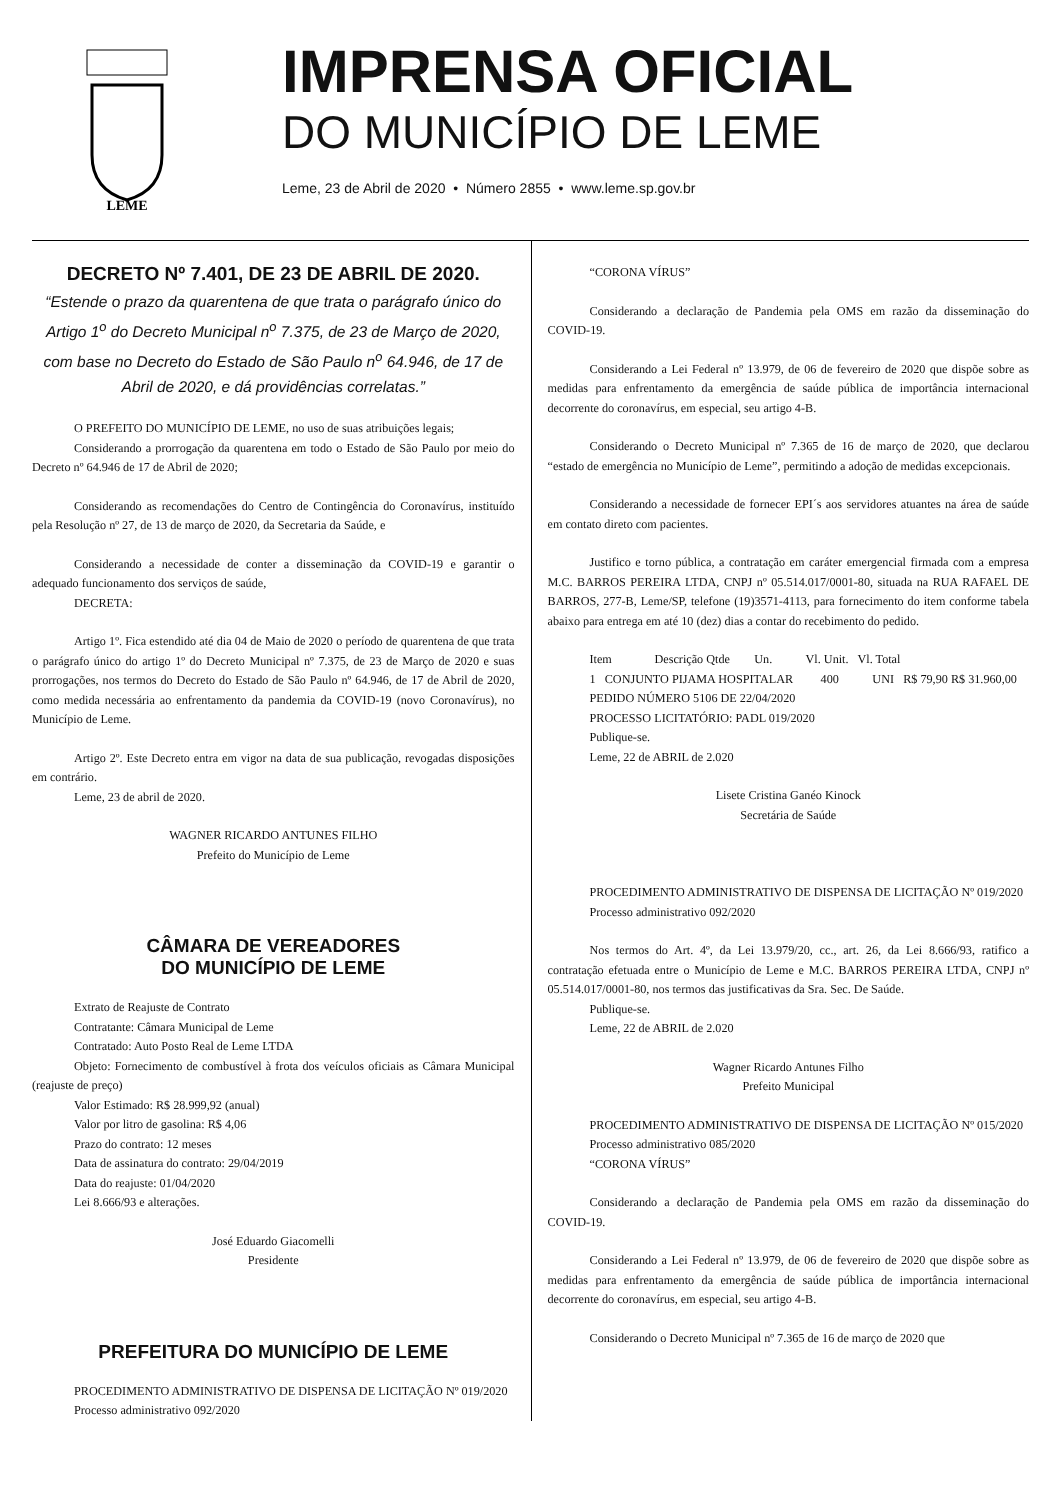LEME
IMPRENSA OFICIAL
DO MUNICÍPIO DE LEME
Leme, 23 de Abril de 2020 • Número 2855 • www.leme.sp.gov.br
DECRETO Nº 7.401, DE 23 DE ABRIL DE 2020.
“Estende o prazo da quarentena de que trata o parágrafo único do Artigo 1<sup>o</sup> do Decreto Municipal n<sup>o</sup> 7.375, de 23 de Março de 2020, com base no Decreto do Estado de São Paulo n<sup>o</sup> 64.946, de 17 de Abril de 2020, e dá providências correlatas.”
O PREFEITO DO MUNICÍPIO DE LEME, no uso de suas atribuições legais;
Considerando a prorrogação da quarentena em todo o Estado de São Paulo por meio do Decreto nº 64.946 de 17 de Abril de 2020;
Considerando as recomendações do Centro de Contingência do Coronavírus, instituído pela Resolução nº 27, de 13 de março de 2020, da Secretaria da Saúde, e
Considerando a necessidade de conter a disseminação da COVID-19 e garantir o adequado funcionamento dos serviços de saúde,
DECRETA:
Artigo 1º. Fica estendido até dia 04 de Maio de 2020 o período de quarentena de que trata o parágrafo único do artigo 1º do Decreto Municipal nº 7.375, de 23 de Março de 2020 e suas prorrogações, nos termos do Decreto do Estado de São Paulo nº 64.946, de 17 de Abril de 2020, como medida necessária ao enfrentamento da pandemia da COVID-19 (novo Coronavírus), no Município de Leme.
Artigo 2º. Este Decreto entra em vigor na data de sua publicação, revogadas disposições em contrário.
Leme, 23 de abril de 2020.
WAGNER RICARDO ANTUNES FILHO
Prefeito do Município de Leme
CÂMARA DE VEREADORES
DO MUNICÍPIO DE LEME
Extrato de Reajuste de Contrato
Contratante: Câmara Municipal de Leme
Contratado: Auto Posto Real de Leme LTDA
Objeto: Fornecimento de combustível à frota dos veículos oficiais as Câmara Municipal (reajuste de preço)
Valor Estimado: R$ 28.999,92 (anual)
Valor por litro de gasolina: R$ 4,06
Prazo do contrato: 12 meses
Data de assinatura do contrato: 29/04/2019
Data do reajuste: 01/04/2020
Lei 8.666/93 e alterações.
José Eduardo Giacomelli
Presidente
PREFEITURA DO MUNICÍPIO DE LEME
PROCEDIMENTO ADMINISTRATIVO DE DISPENSA DE LICITAÇÃO Nº 019/2020
Processo administrativo 092/2020
“CORONA VÍRUS”
Considerando a declaração de Pandemia pela OMS em razão da disseminação do COVID-19.
Considerando a Lei Federal nº 13.979, de 06 de fevereiro de 2020 que dispõe sobre as medidas para enfrentamento da emergência de saúde pública de importância internacional decorrente do coronavírus, em especial, seu artigo 4-B.
Considerando o Decreto Municipal nº 7.365 de 16 de março de 2020, que declarou “estado de emergência no Município de Leme”, permitindo a adoção de medidas excepcionais.
Considerando a necessidade de fornecer EPI´s aos servidores atuantes na área de saúde em contato direto com pacientes.
Justifico e torno pública, a contratação em caráter emergencial firmada com a empresa M.C. BARROS PEREIRA LTDA, CNPJ nº 05.514.017/0001-80, situada na RUA RAFAEL DE BARROS, 277-B, Leme/SP, telefone (19)3571-4113, para fornecimento do item conforme tabela abaixo para entrega em até 10 (dez) dias a contar do recebimento do pedido.
Item Descrição Qtde Un. Vl. Unit. Vl. Total
1 CONJUNTO PIJAMA HOSPITALAR 400 UNI R$ 79,90 R$ 31.960,00
PEDIDO NÚMERO 5106 DE 22/04/2020
PROCESSO LICITATÓRIO: PADL 019/2020
Publique-se.
Leme, 22 de ABRIL de 2.020
Lisete Cristina Ganéo Kinock
Secretária de Saúde
PROCEDIMENTO ADMINISTRATIVO DE DISPENSA DE LICITAÇÃO Nº 019/2020
Processo administrativo 092/2020
Nos termos do Art. 4º, da Lei 13.979/20, cc., art. 26, da Lei 8.666/93, ratifico a contratação efetuada entre o Município de Leme e M.C. BARROS PEREIRA LTDA, CNPJ nº 05.514.017/0001-80, nos termos das justificativas da Sra. Sec. De Saúde.
Publique-se.
Leme, 22 de ABRIL de 2.020
Wagner Ricardo Antunes Filho
Prefeito Municipal
PROCEDIMENTO ADMINISTRATIVO DE DISPENSA DE LICITAÇÃO Nº 015/2020
Processo administrativo 085/2020
“CORONA VÍRUS”
Considerando a declaração de Pandemia pela OMS em razão da disseminação do COVID-19.
Considerando a Lei Federal nº 13.979, de 06 de fevereiro de 2020 que dispõe sobre as medidas para enfrentamento da emergência de saúde pública de importância internacional decorrente do coronavírus, em especial, seu artigo 4-B.
Considerando o Decreto Municipal nº 7.365 de 16 de março de 2020 que